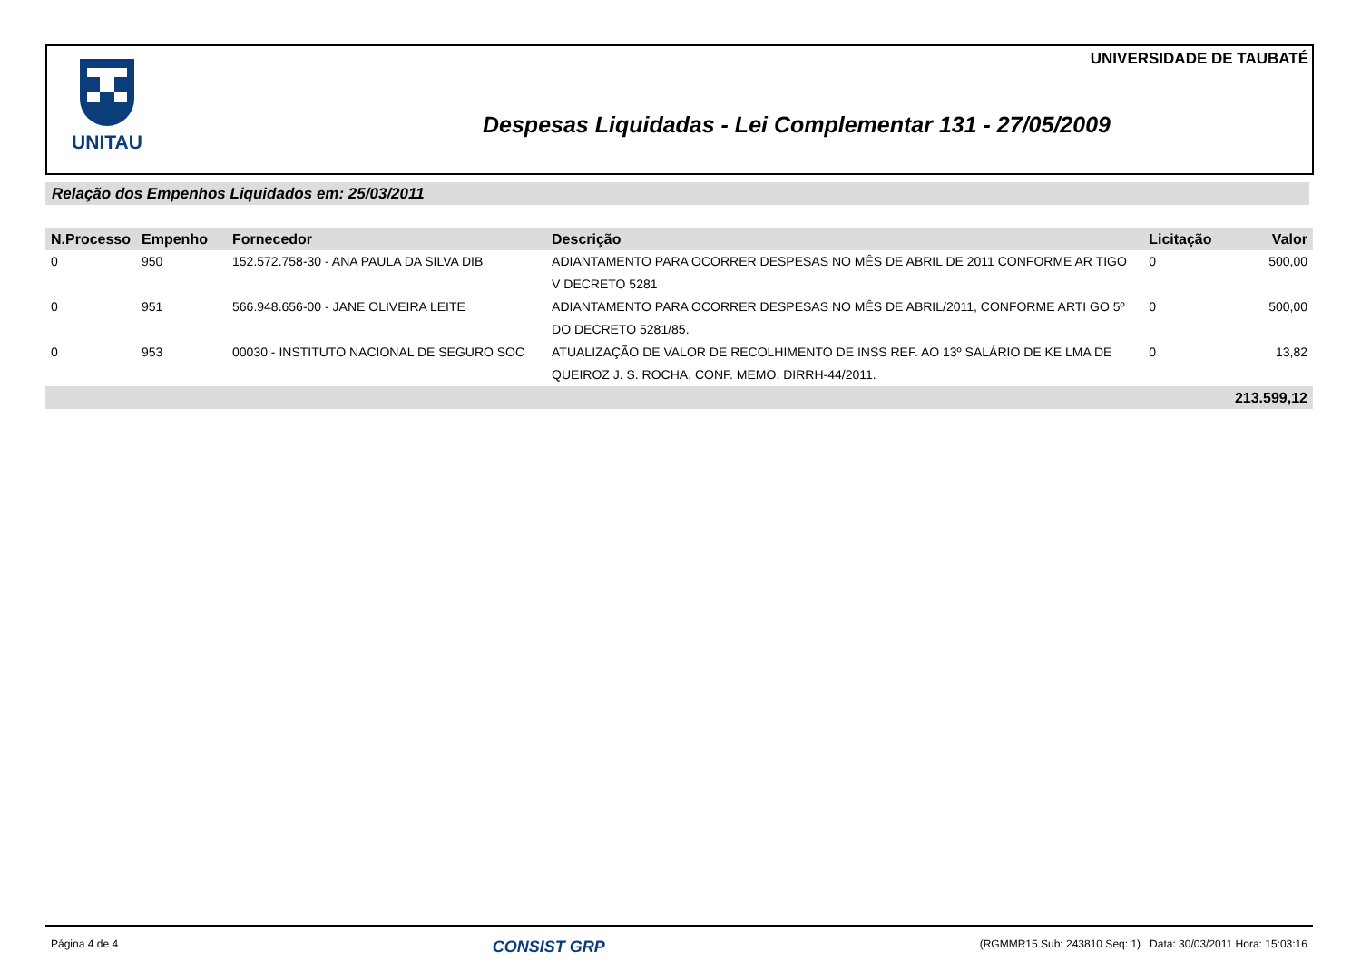UNITAU UNIVERSIDADE DE TAUBATÉ
Despesas Liquidadas - Lei Complementar 131 - 27/05/2009
Relação dos Empenhos Liquidados em: 25/03/2011
| N.Processo | Empenho | Fornecedor | Descrição | Licitação | Valor |
| --- | --- | --- | --- | --- | --- |
| 0 | 950 | 152.572.758-30 - ANA PAULA DA SILVA DIB | ADIANTAMENTO PARA OCORRER DESPESAS NO MÊS DE ABRIL DE 2011 CONFORME AR TIGO V DECRETO 5281 | 0 | 500,00 |
| 0 | 951 | 566.948.656-00 - JANE OLIVEIRA LEITE | ADIANTAMENTO PARA OCORRER DESPESAS NO MÊS DE ABRIL/2011, CONFORME ARTI GO 5º DO DECRETO 5281/85. | 0 | 500,00 |
| 0 | 953 | 00030 - INSTITUTO NACIONAL DE SEGURO SOC | ATUALIZAÇÃO DE VALOR DE RECOLHIMENTO DE INSS REF. AO 13º SALÁRIO DE KE LMA DE QUEIROZ J. S. ROCHA, CONF. MEMO. DIRRH-44/2011. | 0 | 13,82 |
| 213.599,12 | | | | | |
Página 4 de 4 CONSIST GRP (RGMMR15 Sub: 243810 Seq: 1) Data: 30/03/2011 Hora: 15:03:16